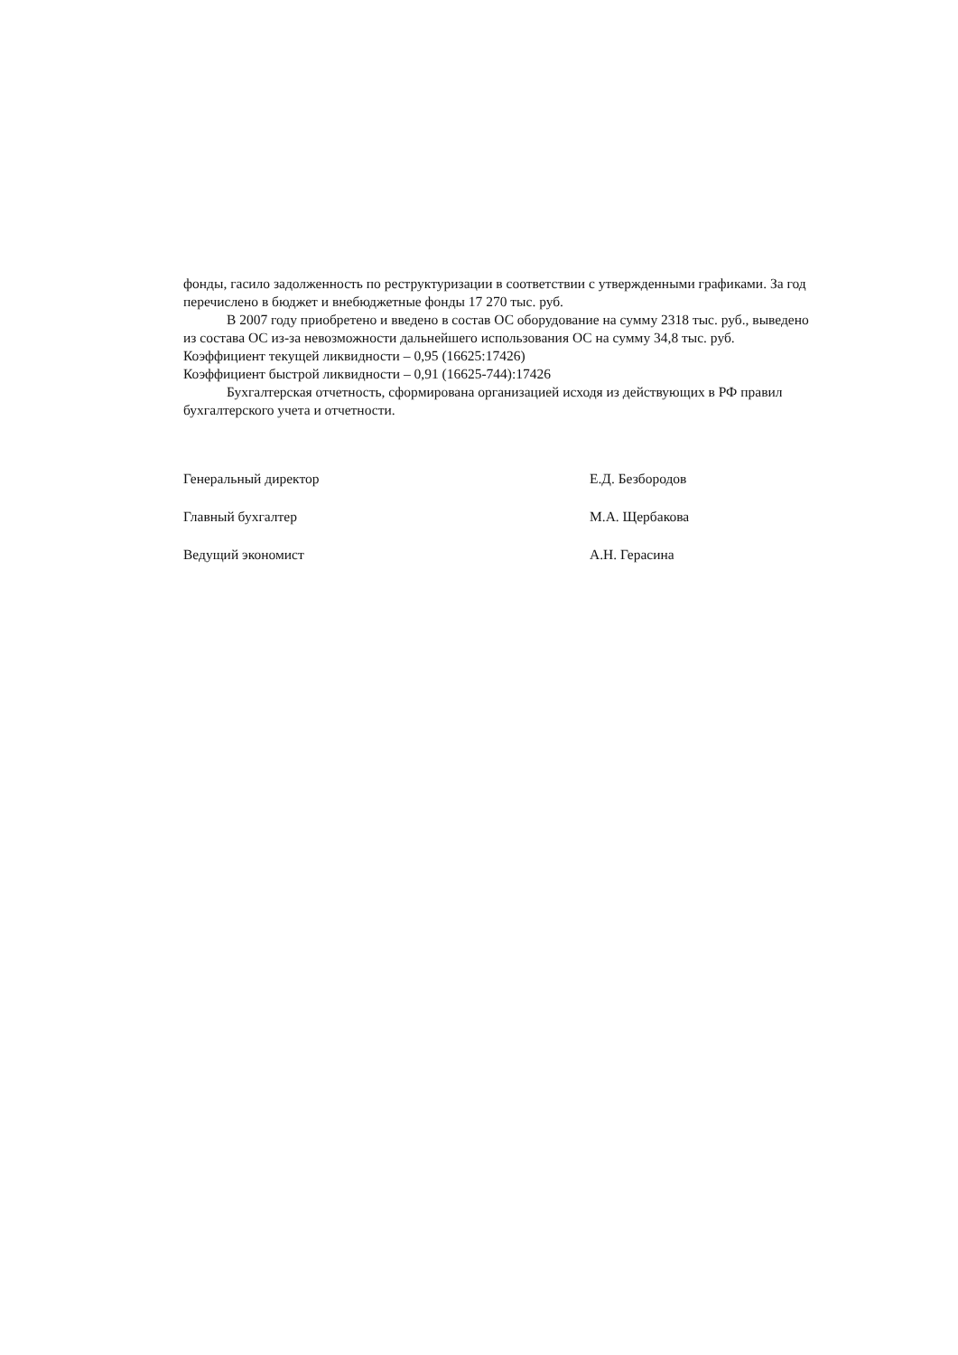фонды, гасило задолженность по реструктуризации в соответствии с утвержденными графиками. За год перечислено в бюджет и внебюджетные фонды 17 270 тыс. руб.
В 2007 году приобретено и введено в состав ОС оборудование на сумму 2318 тыс. руб., выведено из состава ОС из-за невозможности дальнейшего использования ОС на сумму 34,8 тыс. руб.
Коэффициент текущей ликвидности – 0,95 (16625:17426)
Коэффициент быстрой ликвидности – 0,91 (16625-744):17426
Бухгалтерская отчетность, сформирована организацией исходя из действующих в РФ правил бухгалтерского учета и отчетности.
Генеральный директор
Е.Д. Безбородов
Главный бухгалтер
М.А. Щербакова
Ведущий экономист
А.Н. Герасина